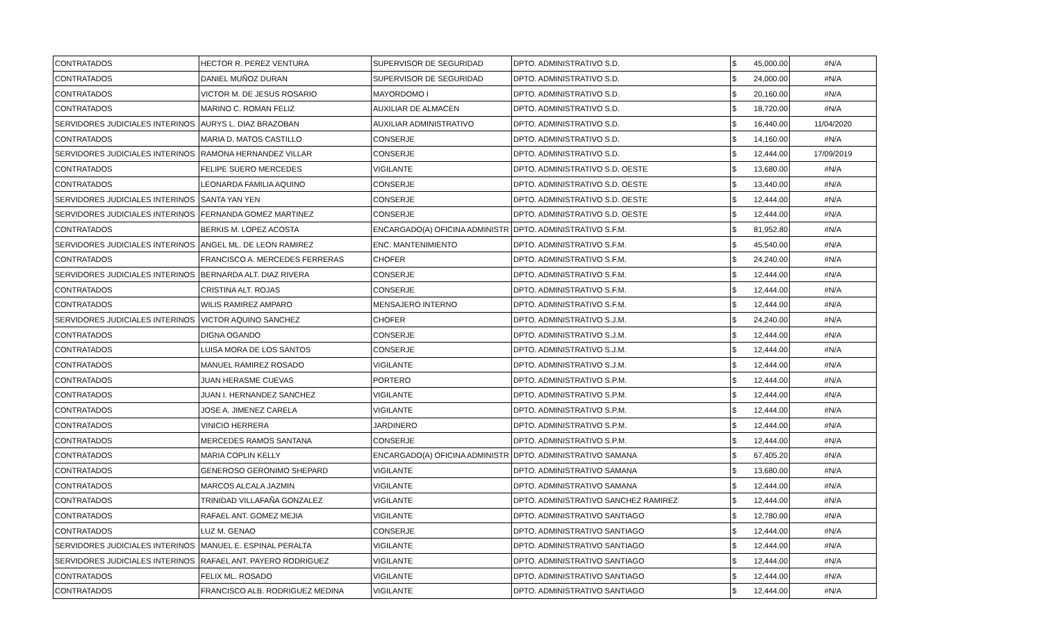| CONTRATADOS | HECTOR R. PEREZ VENTURA | SUPERVISOR DE SEGURIDAD | DPTO. ADMINISTRATIVO S.D. | $ | 45,000.00 | #N/A |
| CONTRATADOS | DANIEL MUÑOZ DURAN | SUPERVISOR DE SEGURIDAD | DPTO. ADMINISTRATIVO S.D. | $ | 24,000.00 | #N/A |
| CONTRATADOS | VICTOR M. DE JESUS ROSARIO | MAYORDOMO I | DPTO. ADMINISTRATIVO S.D. | $ | 20,160.00 | #N/A |
| CONTRATADOS | MARINO C. ROMAN FELIZ | AUXILIAR DE ALMACEN | DPTO. ADMINISTRATIVO S.D. | $ | 18,720.00 | #N/A |
| SERVIDORES JUDICIALES INTERINOS | AURYS L. DIAZ BRAZOBAN | AUXILIAR ADMINISTRATIVO | DPTO. ADMINISTRATIVO S.D. | $ | 16,440.00 | 11/04/2020 |
| CONTRATADOS | MARIA D. MATOS CASTILLO | CONSERJE | DPTO. ADMINISTRATIVO S.D. | $ | 14,160.00 | #N/A |
| SERVIDORES JUDICIALES INTERINOS | RAMONA HERNANDEZ VILLAR | CONSERJE | DPTO. ADMINISTRATIVO S.D. | $ | 12,444.00 | 17/09/2019 |
| CONTRATADOS | FELIPE SUERO MERCEDES | VIGILANTE | DPTO. ADMINISTRATIVO S.D. OESTE | $ | 13,680.00 | #N/A |
| CONTRATADOS | LEONARDA FAMILIA AQUINO | CONSERJE | DPTO. ADMINISTRATIVO S.D. OESTE | $ | 13,440.00 | #N/A |
| SERVIDORES JUDICIALES INTERINOS | SANTA YAN YEN | CONSERJE | DPTO. ADMINISTRATIVO S.D. OESTE | $ | 12,444.00 | #N/A |
| SERVIDORES JUDICIALES INTERINOS | FERNANDA GOMEZ MARTINEZ | CONSERJE | DPTO. ADMINISTRATIVO S.D. OESTE | $ | 12,444.00 | #N/A |
| CONTRATADOS | BERKIS M. LOPEZ ACOSTA | ENCARGADO(A) OFICINA ADMINISTR | DPTO. ADMINISTRATIVO S.F.M. | $ | 81,952.80 | #N/A |
| SERVIDORES JUDICIALES INTERINOS | ANGEL ML. DE LEON RAMIREZ | ENC. MANTENIMIENTO | DPTO. ADMINISTRATIVO S.F.M. | $ | 45,540.00 | #N/A |
| CONTRATADOS | FRANCISCO A. MERCEDES FERRERAS | CHOFER | DPTO. ADMINISTRATIVO S.F.M. | $ | 24,240.00 | #N/A |
| SERVIDORES JUDICIALES INTERINOS | BERNARDA ALT. DIAZ RIVERA | CONSERJE | DPTO. ADMINISTRATIVO S.F.M. | $ | 12,444.00 | #N/A |
| CONTRATADOS | CRISTINA ALT. ROJAS | CONSERJE | DPTO. ADMINISTRATIVO S.F.M. | $ | 12,444.00 | #N/A |
| CONTRATADOS | WILIS RAMIREZ AMPARO | MENSAJERO INTERNO | DPTO. ADMINISTRATIVO S.F.M. | $ | 12,444.00 | #N/A |
| SERVIDORES JUDICIALES INTERINOS | VICTOR AQUINO SANCHEZ | CHOFER | DPTO. ADMINISTRATIVO S.J.M. | $ | 24,240.00 | #N/A |
| CONTRATADOS | DIGNA OGANDO | CONSERJE | DPTO. ADMINISTRATIVO S.J.M. | $ | 12,444.00 | #N/A |
| CONTRATADOS | LUISA MORA DE LOS SANTOS | CONSERJE | DPTO. ADMINISTRATIVO S.J.M. | $ | 12,444.00 | #N/A |
| CONTRATADOS | MANUEL RAMIREZ ROSADO | VIGILANTE | DPTO. ADMINISTRATIVO S.J.M. | $ | 12,444.00 | #N/A |
| CONTRATADOS | JUAN HERASME CUEVAS | PORTERO | DPTO. ADMINISTRATIVO S.P.M. | $ | 12,444.00 | #N/A |
| CONTRATADOS | JUAN I. HERNANDEZ SANCHEZ | VIGILANTE | DPTO. ADMINISTRATIVO S.P.M. | $ | 12,444.00 | #N/A |
| CONTRATADOS | JOSE A. JIMENEZ CARELA | VIGILANTE | DPTO. ADMINISTRATIVO S.P.M. | $ | 12,444.00 | #N/A |
| CONTRATADOS | VINICIO HERRERA | JARDINERO | DPTO. ADMINISTRATIVO S.P.M. | $ | 12,444.00 | #N/A |
| CONTRATADOS | MERCEDES RAMOS SANTANA | CONSERJE | DPTO. ADMINISTRATIVO S.P.M. | $ | 12,444.00 | #N/A |
| CONTRATADOS | MARIA COPLIN KELLY | ENCARGADO(A) OFICINA ADMINISTR | DPTO. ADMINISTRATIVO SAMANA | $ | 67,405.20 | #N/A |
| CONTRATADOS | GENEROSO GERONIMO SHEPARD | VIGILANTE | DPTO. ADMINISTRATIVO SAMANA | $ | 13,680.00 | #N/A |
| CONTRATADOS | MARCOS ALCALA JAZMIN | VIGILANTE | DPTO. ADMINISTRATIVO SAMANA | $ | 12,444.00 | #N/A |
| CONTRATADOS | TRINIDAD VILLAFAÑA GONZALEZ | VIGILANTE | DPTO. ADMINISTRATIVO SANCHEZ RAMIREZ | $ | 12,444.00 | #N/A |
| CONTRATADOS | RAFAEL ANT. GOMEZ MEJIA | VIGILANTE | DPTO. ADMINISTRATIVO SANTIAGO | $ | 12,780.00 | #N/A |
| CONTRATADOS | LUZ M. GENAO | CONSERJE | DPTO. ADMINISTRATIVO SANTIAGO | $ | 12,444.00 | #N/A |
| SERVIDORES JUDICIALES INTERINOS | MANUEL E. ESPINAL PERALTA | VIGILANTE | DPTO. ADMINISTRATIVO SANTIAGO | $ | 12,444.00 | #N/A |
| SERVIDORES JUDICIALES INTERINOS | RAFAEL ANT. PAYERO RODRIGUEZ | VIGILANTE | DPTO. ADMINISTRATIVO SANTIAGO | $ | 12,444.00 | #N/A |
| CONTRATADOS | FELIX ML. ROSADO | VIGILANTE | DPTO. ADMINISTRATIVO SANTIAGO | $ | 12,444.00 | #N/A |
| CONTRATADOS | FRANCISCO ALB. RODRIGUEZ MEDINA | VIGILANTE | DPTO. ADMINISTRATIVO SANTIAGO | $ | 12,444.00 | #N/A |